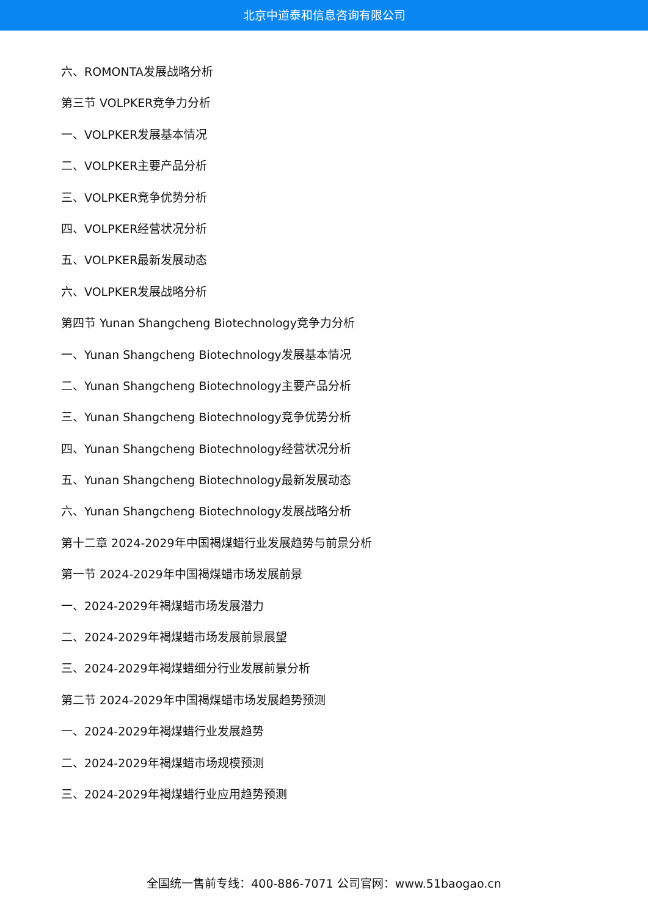北京中道泰和信息咨询有限公司
六、ROMONTA发展战略分析
第三节 VOLPKER竞争力分析
一、VOLPKER发展基本情况
二、VOLPKER主要产品分析
三、VOLPKER竞争优势分析
四、VOLPKER经营状况分析
五、VOLPKER最新发展动态
六、VOLPKER发展战略分析
第四节 Yunan Shangcheng Biotechnology竞争力分析
一、Yunan Shangcheng Biotechnology发展基本情况
二、Yunan Shangcheng Biotechnology主要产品分析
三、Yunan Shangcheng Biotechnology竞争优势分析
四、Yunan Shangcheng Biotechnology经营状况分析
五、Yunan Shangcheng Biotechnology最新发展动态
六、Yunan Shangcheng Biotechnology发展战略分析
第十二章 2024-2029年中国褐煤蜡行业发展趋势与前景分析
第一节 2024-2029年中国褐煤蜡市场发展前景
一、2024-2029年褐煤蜡市场发展潜力
二、2024-2029年褐煤蜡市场发展前景展望
三、2024-2029年褐煤蜡细分行业发展前景分析
第二节 2024-2029年中国褐煤蜡市场发展趋势预测
一、2024-2029年褐煤蜡行业发展趋势
二、2024-2029年褐煤蜡市场规模预测
三、2024-2029年褐煤蜡行业应用趋势预测
全国统一售前专线：400-886-7071 公司官网：www.51baogao.cn